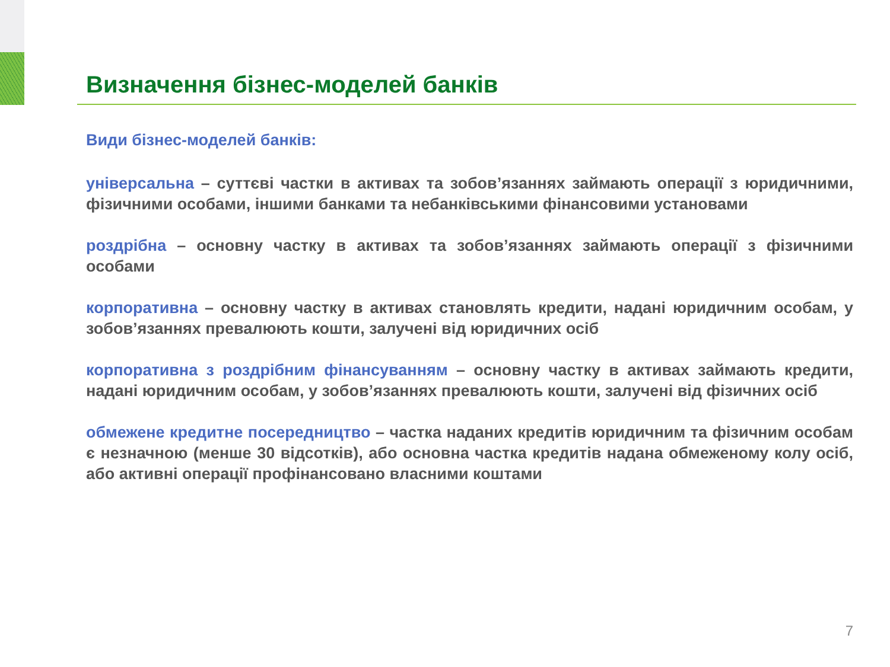Визначення бізнес-моделей банків
Види бізнес-моделей банків:
універсальна – суттєві частки в активах та зобов’язаннях займають операції з юридичними, фізичними особами, іншими банками та небанківськими фінансовими установами
роздрібна – основну частку в активах та зобов’язаннях займають операції з фізичними особами
корпоративна – основну частку в активах становлять кредити, надані юридичним особам, у зобов’язаннях превалюють кошти, залучені від юридичних осіб
корпоративна з роздрібним фінансуванням – основну частку в активах займають кредити, надані юридичним особам, у зобов’язаннях превалюють кошти, залучені від фізичних осіб
обмежене кредитне посередництво – частка наданих кредитів юридичним та фізичним особам є незначною (менше 30 відсотків), або основна частка кредитів надана обмеженому колу осіб, або активні операції профінансовано власними коштами
7